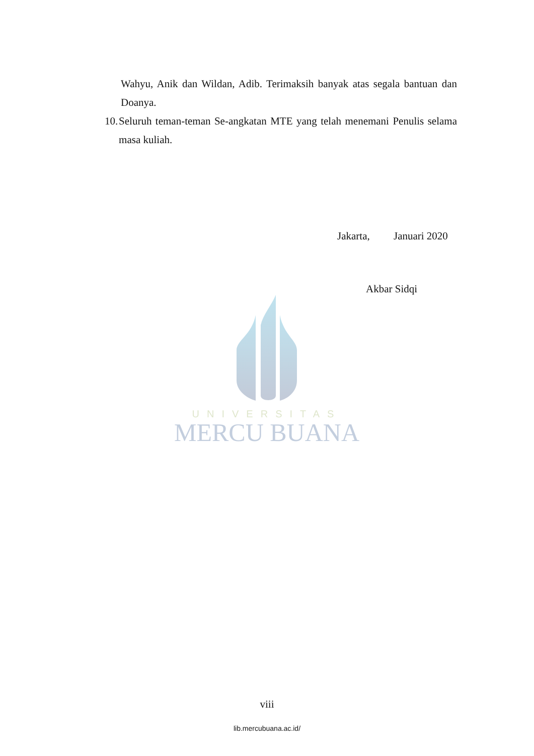UNIVERSITAS
MERCU BUANA
Wahyu, Anik dan Wildan, Adib. Terimaksih banyak atas segala bantuan dan Doanya.
10. Seluruh teman-teman Se-angkatan MTE yang telah menemani Penulis selama masa kuliah.
Jakarta, Januari 2020
Akbar Sidqi
viii
lib.mercubuana.ac.id/